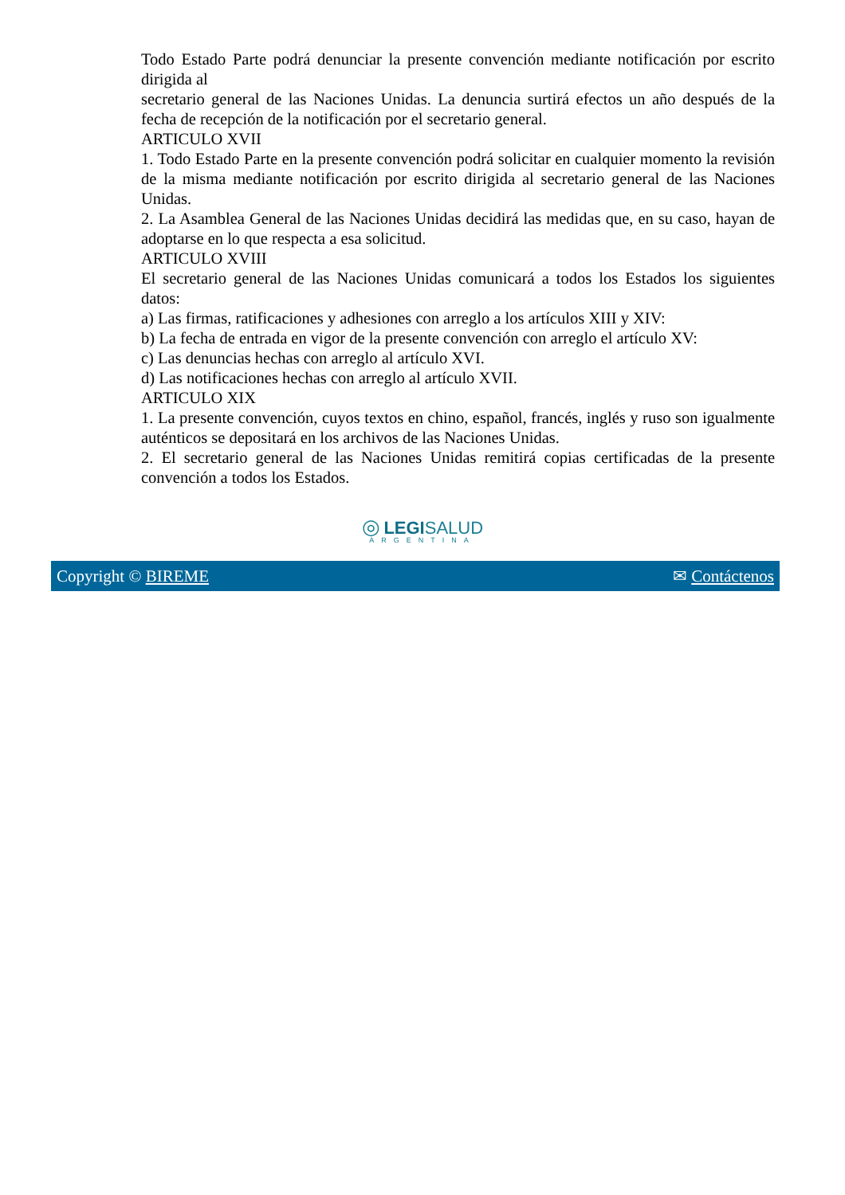Todo Estado Parte podrá denunciar la presente convención mediante notificación por escrito dirigida al
secretario general de las Naciones Unidas. La denuncia surtirá efectos un año después de la fecha de recepción de la notificación por el secretario general.
ARTICULO XVII
1. Todo Estado Parte en la presente convención podrá solicitar en cualquier momento la revisión de la misma mediante notificación por escrito dirigida al secretario general de las Naciones Unidas.
2. La Asamblea General de las Naciones Unidas decidirá las medidas que, en su caso, hayan de adoptarse en lo que respecta a esa solicitud.
ARTICULO XVIII
El secretario general de las Naciones Unidas comunicará a todos los Estados los siguientes datos:
a) Las firmas, ratificaciones y adhesiones con arreglo a los artículos XIII y XIV:
b) La fecha de entrada en vigor de la presente convención con arreglo el artículo XV:
c) Las denuncias hechas con arreglo al artículo XVI.
d) Las notificaciones hechas con arreglo al artículo XVII.
ARTICULO XIX
1. La presente convención, cuyos textos en chino, español, francés, inglés y ruso son igualmente auténticos se depositará en los archivos de las Naciones Unidas.
2. El secretario general de las Naciones Unidas remitirá copias certificadas de la presente convención a todos los Estados.
◎ LEGI SALUD
ARGENTINA
Copyright © BIREME ✉ Contáctenos